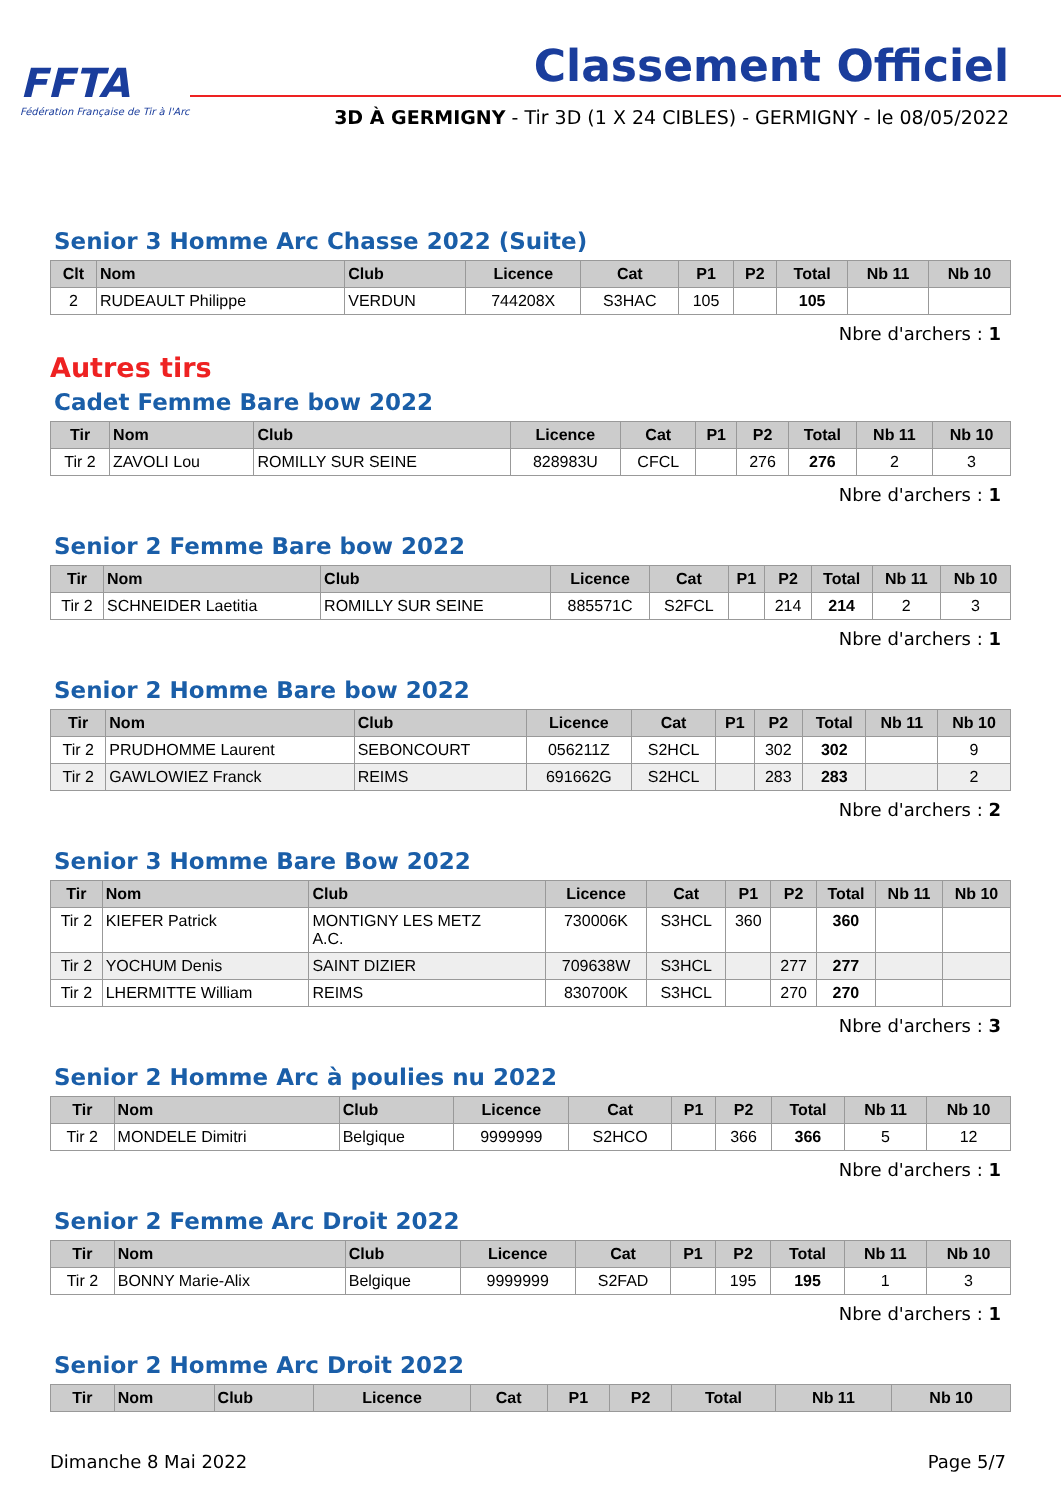FFTA
Fédération Française de Tir à l'Arc
Classement Officiel
3D À GERMIGNY - Tir 3D (1 X 24 CIBLES) - GERMIGNY - le 08/05/2022
Senior 3 Homme Arc Chasse 2022 (Suite)
| Clt | Nom | Club | Licence | Cat | P1 | P2 | Total | Nb 11 | Nb 10 |
| --- | --- | --- | --- | --- | --- | --- | --- | --- | --- |
| 2 | RUDEAULT Philippe | VERDUN | 744208X | S3HAC | 105 | | 105 | | |
Nbre d'archers : 1
Autres tirs
Cadet Femme Bare bow 2022
| Tir | Nom | Club | Licence | Cat | P1 | P2 | Total | Nb 11 | Nb 10 |
| --- | --- | --- | --- | --- | --- | --- | --- | --- | --- |
| Tir 2 | ZAVOLI Lou | ROMILLY SUR SEINE | 828983U | CFCL | | 276 | 276 | 2 | 3 |
Nbre d'archers : 1
Senior 2 Femme Bare bow 2022
| Tir | Nom | Club | Licence | Cat | P1 | P2 | Total | Nb 11 | Nb 10 |
| --- | --- | --- | --- | --- | --- | --- | --- | --- | --- |
| Tir 2 | SCHNEIDER Laetitia | ROMILLY SUR SEINE | 885571C | S2FCL | | 214 | 214 | 2 | 3 |
Nbre d'archers : 1
Senior 2 Homme Bare bow 2022
| Tir | Nom | Club | Licence | Cat | P1 | P2 | Total | Nb 11 | Nb 10 |
| --- | --- | --- | --- | --- | --- | --- | --- | --- | --- |
| Tir 2 | PRUDHOMME Laurent | SEBONCOURT | 056211Z | S2HCL | | 302 | 302 | | 9 |
| Tir 2 | GAWLOWIEZ Franck | REIMS | 691662G | S2HCL | | 283 | 283 | | 2 |
Nbre d'archers : 2
Senior 3 Homme Bare Bow 2022
| Tir | Nom | Club | Licence | Cat | P1 | P2 | Total | Nb 11 | Nb 10 |
| --- | --- | --- | --- | --- | --- | --- | --- | --- | --- |
| Tir 2 | KIEFER Patrick | MONTIGNY LES METZ A.C. | 730006K | S3HCL | 360 | | 360 | | |
| Tir 2 | YOCHUM Denis | SAINT DIZIER | 709638W | S3HCL | | 277 | 277 | | |
| Tir 2 | LHERMITTE William | REIMS | 830700K | S3HCL | | 270 | 270 | | |
Nbre d'archers : 3
Senior 2 Homme Arc à poulies nu 2022
| Tir | Nom | Club | Licence | Cat | P1 | P2 | Total | Nb 11 | Nb 10 |
| --- | --- | --- | --- | --- | --- | --- | --- | --- | --- |
| Tir 2 | MONDELE Dimitri | Belgique | 9999999 | S2HCO | | 366 | 366 | 5 | 12 |
Nbre d'archers : 1
Senior 2 Femme Arc Droit 2022
| Tir | Nom | Club | Licence | Cat | P1 | P2 | Total | Nb 11 | Nb 10 |
| --- | --- | --- | --- | --- | --- | --- | --- | --- | --- |
| Tir 2 | BONNY Marie-Alix | Belgique | 9999999 | S2FAD | | 195 | 195 | 1 | 3 |
Nbre d'archers : 1
Senior 2 Homme Arc Droit 2022
| Tir | Nom | Club | Licence | Cat | P1 | P2 | Total | Nb 11 | Nb 10 |
| --- | --- | --- | --- | --- | --- | --- | --- | --- | --- |
Dimanche 8 Mai 2022 Page 5/7